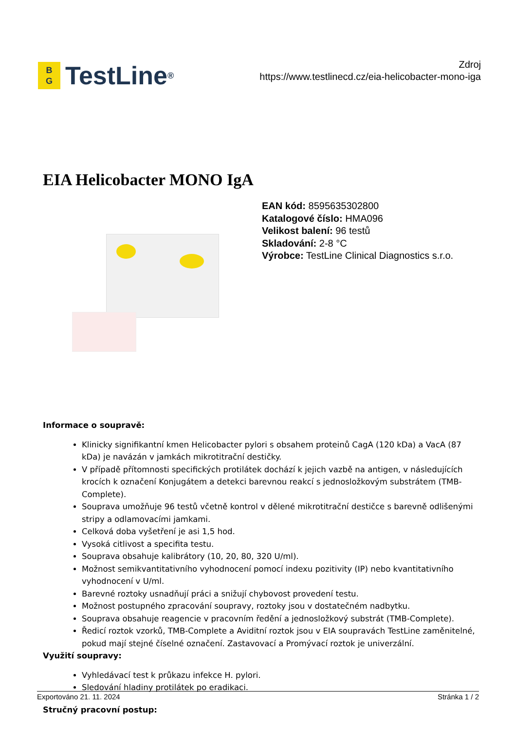B
G
TestLine<sup>®</sup>
Zdroj
https://www.testlinecd.cz/eia-helicobacter-mono-iga
EIA Helicobacter MONO IgA
EAN kód: 8595635302800
Katalogové číslo: HMA096
Velikost balení: 96 testů
Skladování: 2-8 °C
Výrobce: TestLine Clinical Diagnostics s.r.o.
Informace o soupravě:
Klinicky signifikantní kmen Helicobacter pylori s obsahem proteinů CagA (120 kDa) a VacA (87 kDa) je navázán v jamkách mikrotitrační destičky.
V případě přítomnosti specifických protilátek dochází k jejich vazbě na antigen, v následujících krocích k označení Konjugátem a detekci barevnou reakcí s jednosložkovým substrátem (TMB-Complete).
Souprava umožňuje 96 testů včetně kontrol v dělené mikrotitrační destičce s barevně odlišenými stripy a odlamovacími jamkami.
Celková doba vyšetření je asi 1,5 hod.
Vysoká citlivost a specifita testu.
Souprava obsahuje kalibrátory (10, 20, 80, 320 U/ml).
Možnost semikvantitativního vyhodnocení pomocí indexu pozitivity (IP) nebo kvantitativního vyhodnocení v U/ml.
Barevné roztoky usnadňují práci a snižují chybovost provedení testu.
Možnost postupného zpracování soupravy, roztoky jsou v dostatečném nadbytku.
Souprava obsahuje reagencie v pracovním ředění a jednosložkový substrát (TMB-Complete).
Ředicí roztok vzorků, TMB-Complete a Aviditní roztok jsou v EIA soupravách TestLine zaměnitelné, pokud mají stejné číselné označení. Zastavovací a Promývací roztok je univerzální.
Využití soupravy:
Vyhledávací test k průkazu infekce H. pylori.
Sledování hladiny protilátek po eradikaci.
Stručný pracovní postup:
Exportováno 21. 11. 2024 Stránka 1 / 2